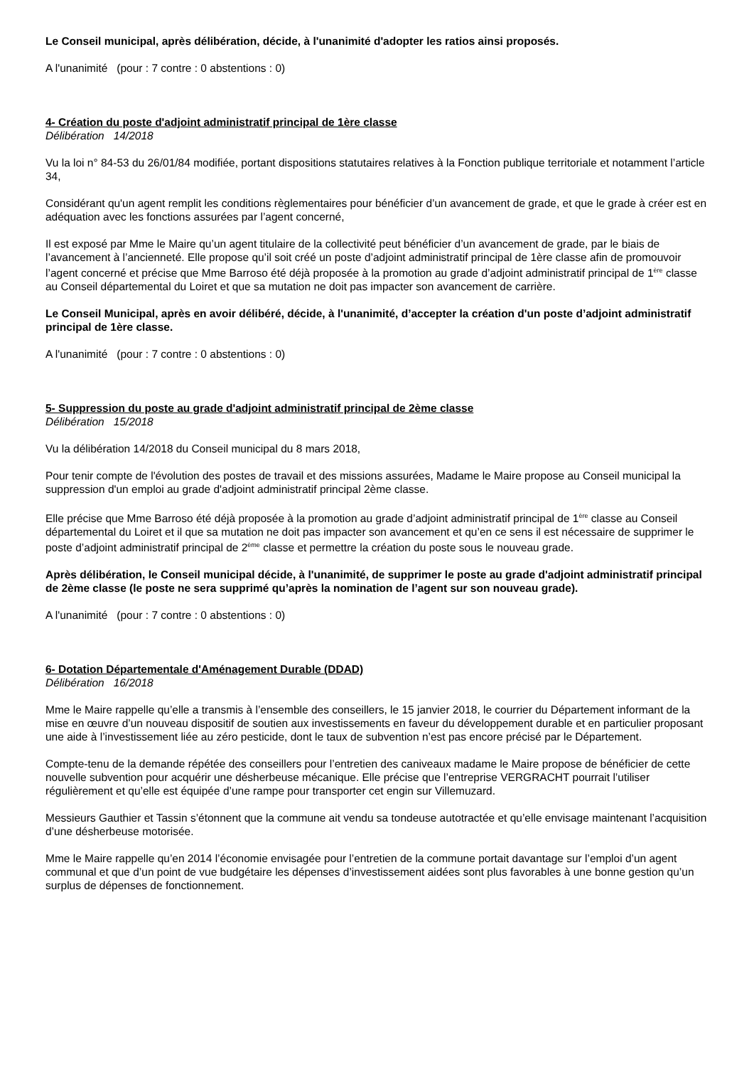Le Conseil municipal, après délibération, décide, à l'unanimité d'adopter les ratios ainsi proposés.
A l'unanimité (pour : 7 contre : 0 abstentions : 0)
4- Création du poste d'adjoint administratif principal de 1ère classe
Délibération 14/2018
Vu la loi n° 84-53 du 26/01/84 modifiée, portant dispositions statutaires relatives à la Fonction publique territoriale et notamment l’article 34,
Considérant qu'un agent remplit les conditions règlementaires pour bénéficier d’un avancement de grade, et que le grade à créer est en adéquation avec les fonctions assurées par l’agent concerné,
Il est exposé par Mme le Maire qu’un agent titulaire de la collectivité peut bénéficier d’un avancement de grade, par le biais de l’avancement à l’ancienneté. Elle propose qu’il soit créé un poste d’adjoint administratif principal de 1ère classe afin de promouvoir l’agent concerné et précise que Mme Barroso été déjà proposée à la promotion au grade d’adjoint administratif principal de 1<sup>ère</sup> classe au Conseil départemental du Loiret et que sa mutation ne doit pas impacter son avancement de carrière.
Le Conseil Municipal, après en avoir délibéré, décide, à l'unanimité, d’accepter la création d'un poste d’adjoint administratif principal de 1ère classe.
A l'unanimité (pour : 7 contre : 0 abstentions : 0)
5- Suppression du poste au grade d'adjoint administratif principal de 2ème classe
Délibération 15/2018
Vu la délibération 14/2018 du Conseil municipal du 8 mars 2018,
Pour tenir compte de l'évolution des postes de travail et des missions assurées, Madame le Maire propose au Conseil municipal la suppression d'un emploi au grade d'adjoint administratif principal 2ème classe.
Elle précise que Mme Barroso été déjà proposée à la promotion au grade d’adjoint administratif principal de 1<sup>ère</sup> classe au Conseil départemental du Loiret et il que sa mutation ne doit pas impacter son avancement et qu’en ce sens il est nécessaire de supprimer le poste d’adjoint administratif principal de 2<sup>ème</sup> classe et permettre la création du poste sous le nouveau grade.
Après délibération, le Conseil municipal décide, à l'unanimité, de supprimer le poste au grade d'adjoint administratif principal de 2ème classe (le poste ne sera supprimé qu’après la nomination de l’agent sur son nouveau grade).
A l'unanimité (pour : 7 contre : 0 abstentions : 0)
6- Dotation Départementale d'Aménagement Durable (DDAD)
Délibération 16/2018
Mme le Maire rappelle qu’elle a transmis à l’ensemble des conseillers, le 15 janvier 2018, le courrier du Département informant de la mise en œuvre d’un nouveau dispositif de soutien aux investissements en faveur du développement durable et en particulier proposant une aide à l’investissement liée au zéro pesticide, dont le taux de subvention n’est pas encore précisé par le Département.
Compte-tenu de la demande répétée des conseillers pour l’entretien des caniveaux madame le Maire propose de bénéficier de cette nouvelle subvention pour acquérir une désherbeuse mécanique. Elle précise que l’entreprise VERGRACHT pourrait l’utiliser régulièrement et qu’elle est équipée d’une rampe pour transporter cet engin sur Villemuzard.
Messieurs Gauthier et Tassin s’étonnent que la commune ait vendu sa tondeuse autotractée et qu’elle envisage maintenant l’acquisition d’une désherbeuse motorisée.
Mme le Maire rappelle qu’en 2014 l’économie envisagée pour l’entretien de la commune portait davantage sur l’emploi d’un agent communal et que d’un point de vue budgétaire les dépenses d’investissement aidées sont plus favorables à une bonne gestion qu’un surplus de dépenses de fonctionnement.